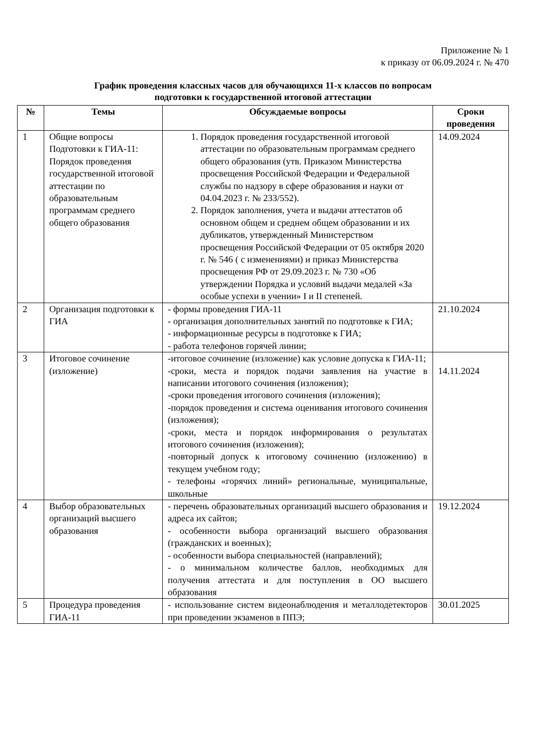Приложение № 1
к приказу от 06.09.2024 г. № 470
График проведения классных часов для обучающихся 11-х классов по вопросам
подготовки к государственной итоговой аттестации
| № | Темы | Обсуждаемые вопросы | Сроки проведения |
| --- | --- | --- | --- |
| 1 | Общие вопросы Подготовки к ГИА-11: Порядок проведения государственной итоговой аттестации по образовательным программам среднего общего образования | 1. Порядок проведения государственной итоговой аттестации по образовательным программам среднего общего образования (утв. Приказом Министерства просвещения Российской Федерации и Федеральной службы по надзору в сфере образования и науки от 04.04.2023 г. № 233/552). 2. Порядок заполнения, учета и выдачи аттестатов об основном общем и среднем общем образовании и их дубликатов, утвержденный Министерством просвещения Российской Федерации от 05 октября 2020 г. № 546 ( с изменениями) и приказ Министерства просвещения РФ от 29.09.2023 г. № 730 «Об утверждении Порядка и условий выдачи медалей «За особые успехи в учении» I и II степеней. | 14.09.2024 |
| 2 | Организация подготовки к ГИА | - формы проведения ГИА-11 - организация дополнительных занятий по подготовке к ГИА; - информационные ресурсы в подготовке к ГИА; - работа телефонов горячей линии; | 21.10.2024 |
| 3 | Итоговое сочинение (изложение) | -итоговое сочинение (изложение) как условие допуска к ГИА-11; -сроки, места и порядок подачи заявления на участие в написании итогового сочинения (изложения); -сроки проведения итогового сочинения (изложения); -порядок проведения и система оценивания итогового сочинения (изложения); -сроки, места и порядок информирования о результатах итогового сочинения (изложения); -повторный допуск к итоговому сочинению (изложению) в текущем учебном году; - телефоны «горячих линий» региональные, муниципальные, школьные | 14.11.2024 |
| 4 | Выбор образовательных организаций высшего образования | - перечень образовательных организаций высшего образования и адреса их сайтов; - особенности выбора организаций высшего образования (гражданских и военных); - особенности выбора специальностей (направлений); - о минимальном количестве баллов, необходимых для получения аттестата и для поступления в ОО высшего образования | 19.12.2024 |
| 5 | Процедура проведения ГИА-11 | - использование систем видеонаблюдения и металлодетекторов при проведении экзаменов в ППЭ; | 30.01.2025 |